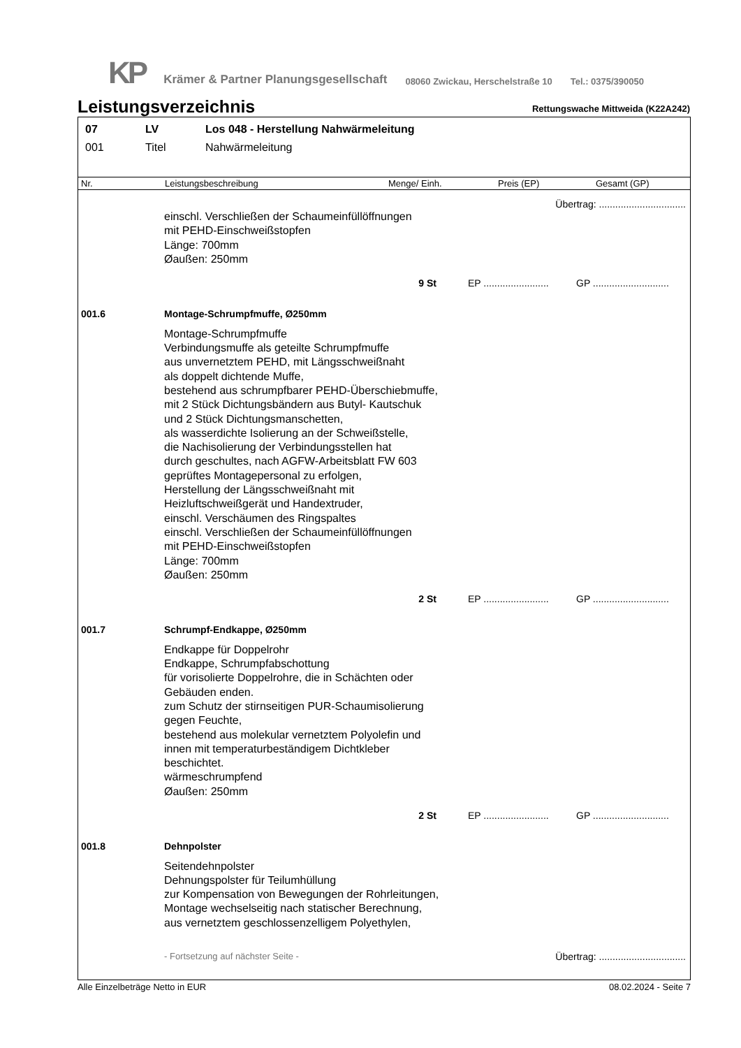KP Krämer & Partner Planungsgesellschaft 08060 Zwickau, Herschelstraße 10 Tel.: 0375/390050
Leistungsverzeichnis
Rettungswache Mittweida (K22A242)
07 LV Los 048 - Herstellung Nahwärmeleitung
001 Titel Nahwärmeleitung
Nr. Leistungsbeschreibung Menge/ Einh. Preis (EP) Gesamt (GP)
Übertrag: ................................
einschl. Verschließen der Schaumeinfüllöffnungen
mit PEHD-Einschweißstopfen
Länge: 700mm
Øaußen: 250mm
9 St EP ........................ GP ............................
001.6 Montage-Schrumpfmuffe, Ø250mm
Montage-Schrumpfmuffe
Verbindungsmuffe als geteilte Schrumpfmuffe
aus unvernetztem PEHD, mit Längsschweißnaht
als doppelt dichtende Muffe,
bestehend aus schrumpfbarer PEHD-Überschiebmuffe,
mit 2 Stück Dichtungsbändern aus Butyl- Kautschuk
und 2 Stück Dichtungsmanschetten,
als wasserdichte Isolierung an der Schweißstelle,
die Nachisolierung der Verbindungsstellen hat
durch geschultes, nach AGFW-Arbeitsblatt FW 603
geprüftes Montagepersonal zu erfolgen,
Herstellung der Längsschweißnaht mit
Heizluftschweißgerät und Handextruder,
einschl. Verschäumen des Ringspaltes
einschl. Verschließen der Schaumeinfüllöffnungen
mit PEHD-Einschweißstopfen
Länge: 700mm
Øaußen: 250mm
2 St EP ........................ GP ............................
001.7 Schrumpf-Endkappe, Ø250mm
Endkappe für Doppelrohr
Endkappe, Schrumpfabschottung
für vorisolierte Doppelrohre, die in Schächten oder
Gebäuden enden.
zum Schutz der stirnseitigen PUR-Schaumisolierung
gegen Feuchte,
bestehend aus molekular vernetztem Polyolefin und
innen mit temperaturbeständigem Dichtkleber
beschichtet.
wärmeschrumpfend
Øaußen: 250mm
2 St EP ........................ GP ............................
001.8 Dehnpolster
Seitendehnpolster
Dehnungspolster für Teilumhüllung
zur Kompensation von Bewegungen der Rohrleitungen,
Montage wechselseitig nach statischer Berechnung,
aus vernetztem geschlossenzelligem Polyethylen,
- Fortsetzung auf nächster Seite - Übertrag: ................................
Alle Einzelbeträge Netto in EUR 08.02.2024 - Seite 7